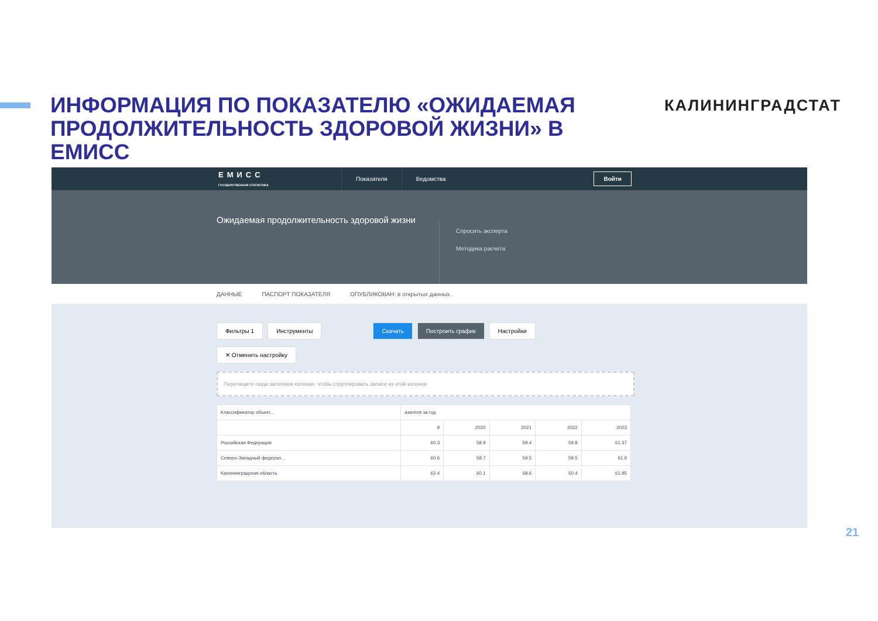ИНФОРМАЦИЯ ПО ПОКАЗАТЕЛЮ «ОЖИДАЕМАЯ ПРОДОЛЖИТЕЛЬНОСТЬ ЗДОРОВОЙ ЖИЗНИ» В ЕМИСС
КАЛИНИНГРАДСТАТ
ЕМИСС
ГОСУДАРСТВЕННАЯ СТАТИСТИКА
Показатели Ведомства
Войти
Ожидаемая продолжительность здоровой жизни
Спросить эксперта
Методика расчета
ДАННЫЕ ПАСПОРТ ПОКАЗАТЕЛЯ ОПУБЛИКОВАН: в открытых данных.
Фильтры 1 Инструменты Скачать Построить график Настройки
✕ Отменить настройку
Перетащите сюда заголовок колонки, чтобы сгруппировать записи из этой колонки
| Классификатор объект... | азателя за год | | | | |
| --- | --- | --- | --- | --- | --- |
| | 9 | 2020 | 2021 | 2022 | 2023 |
| Российская Федерация | 60.3 | 58.9 | 59.4 | 59.8 | 61.37 |
| Северо-Западный федерал... | 60.6 | 58.7 | 59.5 | 59.5 | 61.9 |
| Калининградская область | 62.4 | 60.1 | 58.6 | 50.4 | 61.95 |
21